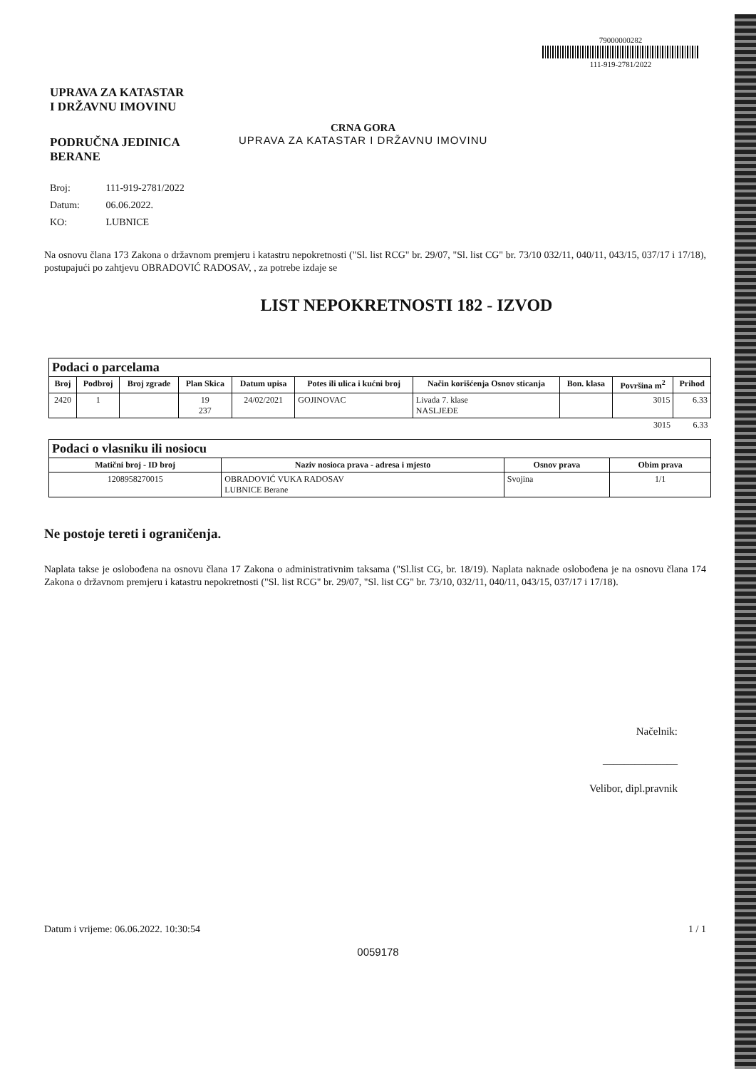UPRAVA ZA KATASTAR
I DRŽAVNU IMOVINU
PODRUČNA JEDINICA
BERANE
CRNA GORA
UPRAVA ZA KATASTAR I DRŽAVNU IMOVINU
79000000282
111-919-2781/2022
Broj: 111-919-2781/2022
Datum: 06.06.2022.
KO: LUBNICE
Na osnovu člana 173 Zakona o državnom premjeru i katastru nepokretnosti ("Sl. list RCG" br. 29/07, "Sl. list CG" br. 73/10 032/11, 040/11, 043/15, 037/17 i 17/18), postupajući po zahtjevu OBRADOVIĆ RADOSAV, , za potrebe izdaje se
LIST NEPOKRETNOSTI 182 - IZVOD
| Podaci o parcelama | | | | | | | | | |
| Broj | Podbroj | Broj zgrade | Plan Skica | Datum upisa | Potes ili ulica i kućni broj | Način korišćenja Osnov sticanja | Bon. klasa | Površina m<sup>2</sup> | Prihod |
| 2420 | 1 | | 19 237 | 24/02/2021 | GOJINOVAC | Livada 7. klase NASLJEĐE | | 3015 | 6.33 |
| | | | | | | | | 3015 | 6.33 |
| Podaci o vlasniku ili nosiocu | | | |
| Matični broj - ID broj | Naziv nosioca prava - adresa i mjesto | Osnov prava | Obim prava |
| 1208958270015 | OBRADOVIĆ VUKA RADOSAV LUBNICE Berane | Svojina | 1/1 |
Ne postoje tereti i ograničenja.
Naplata takse je oslobođena na osnovu člana 17 Zakona o administrativnim taksama ("Sl.list CG, br. 18/19). Naplata naknade oslobođena je na osnovu člana 174 Zakona o državnom premjeru i katastru nepokretnosti ("Sl. list RCG" br. 29/07, "Sl. list CG" br. 73/10, 032/11, 040/11, 043/15, 037/17 i 17/18).
Načelnik:
______________
Velibor, dipl.pravnik
Datum i vrijeme: 06.06.2022. 10:30:54 1 / 1
0059178